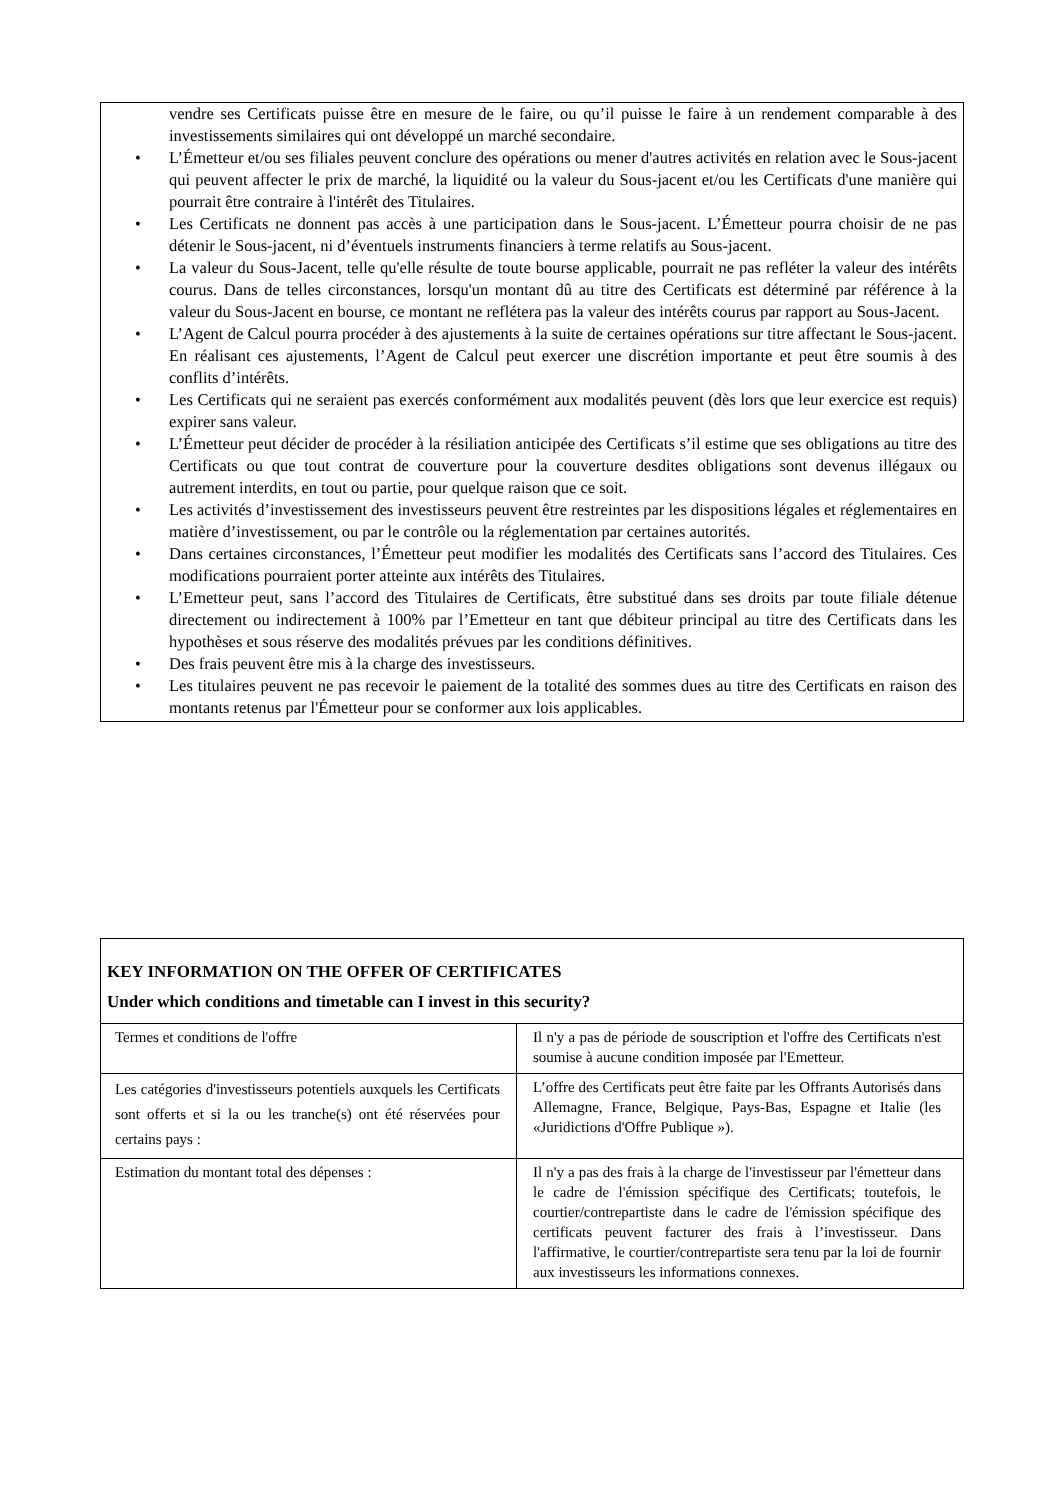vendre ses Certificats puisse être en mesure de le faire, ou qu’il puisse le faire à un rendement comparable à des investissements similaires qui ont développé un marché secondaire.
• L’Émetteur et/ou ses filiales peuvent conclure des opérations ou mener d'autres activités en relation avec le Sous-jacent qui peuvent affecter le prix de marché, la liquidité ou la valeur du Sous-jacent et/ou les Certificats d'une manière qui pourrait être contraire à l'intérêt des Titulaires.
• Les Certificats ne donnent pas accès à une participation dans le Sous-jacent. L’Émetteur pourra choisir de ne pas détenir le Sous-jacent, ni d’éventuels instruments financiers à terme relatifs au Sous-jacent.
• La valeur du Sous-Jacent, telle qu'elle résulte de toute bourse applicable, pourrait ne pas refléter la valeur des intérêts courus. Dans de telles circonstances, lorsqu'un montant dû au titre des Certificats est déterminé par référence à la valeur du Sous-Jacent en bourse, ce montant ne reflétera pas la valeur des intérêts courus par rapport au Sous-Jacent.
• L’Agent de Calcul pourra procéder à des ajustements à la suite de certaines opérations sur titre affectant le Sous-jacent. En réalisant ces ajustements, l’Agent de Calcul peut exercer une discrétion importante et peut être soumis à des conflits d’intérêts.
• Les Certificats qui ne seraient pas exercés conformément aux modalités peuvent (dès lors que leur exercice est requis) expirer sans valeur.
• L’Émetteur peut décider de procéder à la résiliation anticipée des Certificats s’il estime que ses obligations au titre des Certificats ou que tout contrat de couverture pour la couverture desdites obligations sont devenus illégaux ou autrement interdits, en tout ou partie, pour quelque raison que ce soit.
• Les activités d’investissement des investisseurs peuvent être restreintes par les dispositions légales et réglementaires en matière d’investissement, ou par le contrôle ou la réglementation par certaines autorités.
• Dans certaines circonstances, l’Émetteur peut modifier les modalités des Certificats sans l’accord des Titulaires. Ces modifications pourraient porter atteinte aux intérêts des Titulaires.
• L’Emetteur peut, sans l’accord des Titulaires de Certificats, être substitué dans ses droits par toute filiale détenue directement ou indirectement à 100% par l’Emetteur en tant que débiteur principal au titre des Certificats dans les hypothèses et sous réserve des modalités prévues par les conditions définitives.
• Des frais peuvent être mis à la charge des investisseurs.
• Les titulaires peuvent ne pas recevoir le paiement de la totalité des sommes dues au titre des Certificats en raison des montants retenus par l'Émetteur pour se conformer aux lois applicables.
KEY INFORMATION ON THE OFFER OF CERTIFICATES
Under which conditions and timetable can I invest in this security?
| Termes et conditions de l'offre | Il n'y a pas de période de souscription et l'offre des Certificats n'est soumise à aucune condition imposée par l'Emetteur. |
| Les catégories d'investisseurs potentiels auxquels les Certificats sont offerts et si la ou les tranche(s) ont été réservées pour certains pays : | L’offre des Certificats peut être faite par les Offrants Autorisés dans Allemagne, France, Belgique, Pays-Bas, Espagne et Italie (les «Juridictions d'Offre Publique »). |
| Estimation du montant total des dépenses : | Il n'y a pas des frais à la charge de l'investisseur par l'émetteur dans le cadre de l'émission spécifique des Certificats; toutefois, le courtier/contrepartiste dans le cadre de l'émission spécifique des certificats peuvent facturer des frais à l’investisseur. Dans l'affirmative, le courtier/contrepartiste sera tenu par la loi de fournir aux investisseurs les informations connexes. |